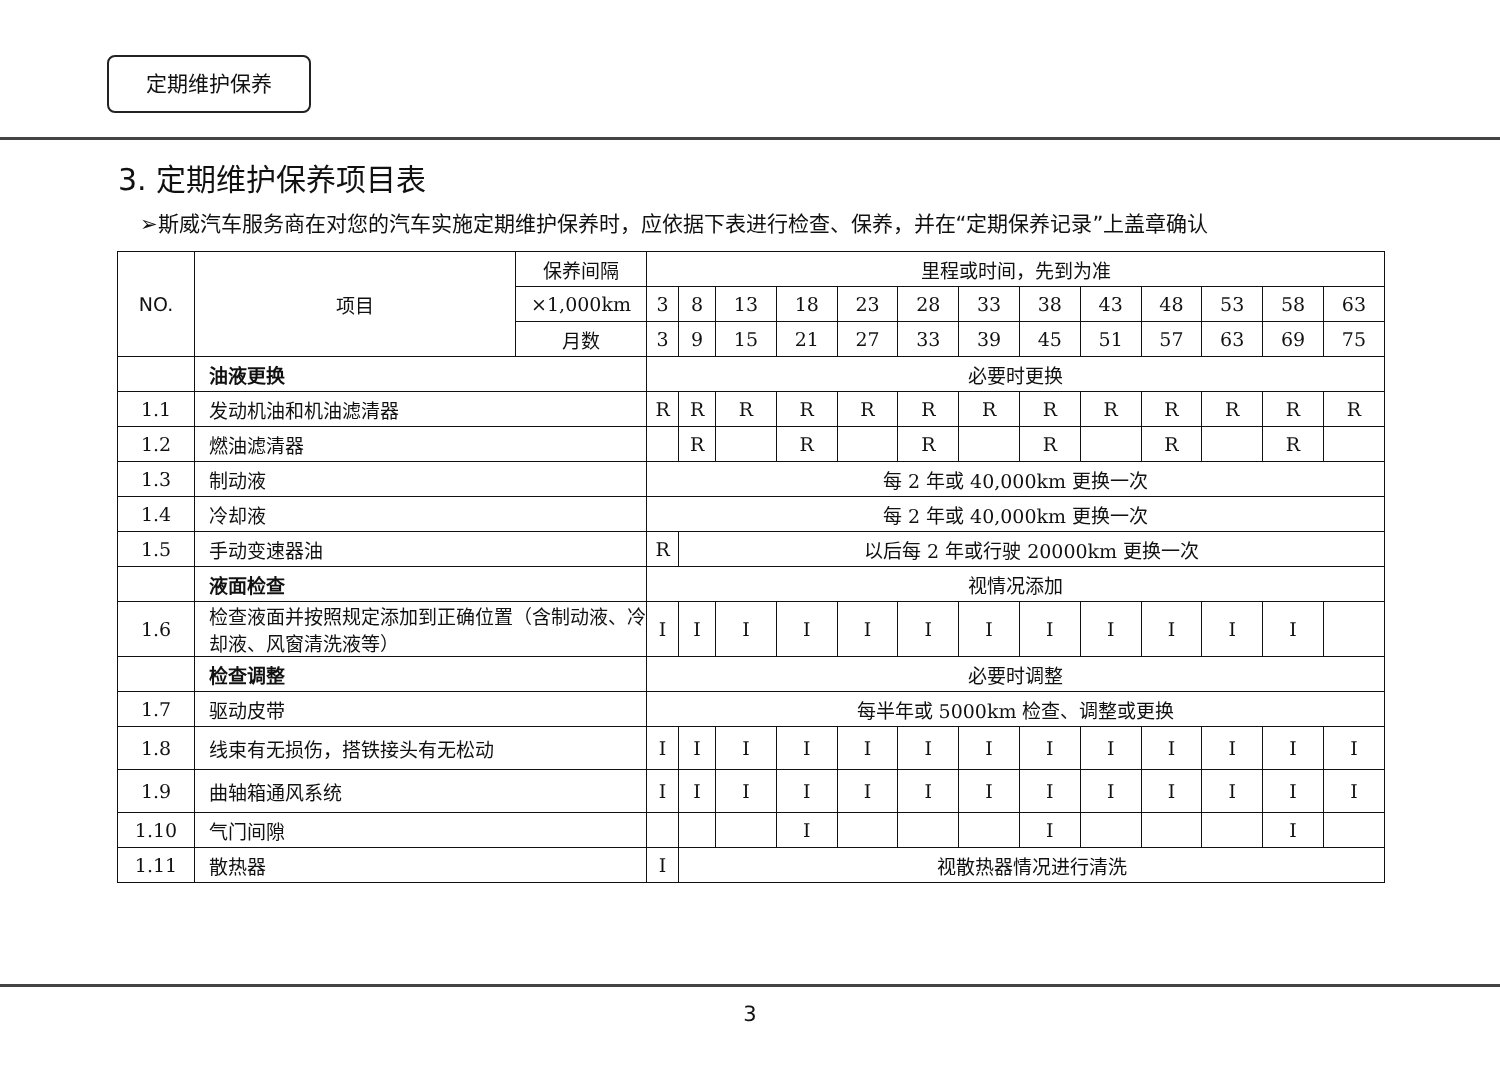定期维护保养
3. 定期维护保养项目表
➢斯威汽车服务商在对您的汽车实施定期维护保养时，应依据下表进行检查、保养，并在“定期保养记录”上盖章确认
| NO. | 项目 | 保养间隔 | 里程或时间，先到为准 | | | | | | | | | | | | |
| --- | --- | --- | --- | --- | --- | --- | --- | --- | --- | --- | --- | --- | --- | --- | --- |
| | | ×1,000km | 3 | 8 | 13 | 18 | 23 | 28 | 33 | 38 | 43 | 48 | 53 | 58 | 63 |
| | | 月数 | 3 | 9 | 15 | 21 | 27 | 33 | 39 | 45 | 51 | 57 | 63 | 69 | 75 |
| | 油液更换 | | 必要时更换 | | | | | | | | | | | | |
| 1.1 | 发动机油和机油滤清器 | | R | R | R | R | R | R | R | R | R | R | R | R | R |
| 1.2 | 燃油滤清器 | | | R | | R | | R | | R | | R | | R | |
| 1.3 | 制动液 | | 每 2 年或 40,000km 更换一次 | | | | | | | | | | | | |
| 1.4 | 冷却液 | | 每 2 年或 40,000km 更换一次 | | | | | | | | | | | | |
| 1.5 | 手动变速器油 | | R | 以后每 2 年或行驶 20000km 更换一次 | | | | | | | | | | | |
| | 液面检查 | | 视情况添加 | | | | | | | | | | | | |
| 1.6 | 检查液面并按照规定添加到正确位置（含制动液、冷却液、风窗清洗液等） | | I | I | I | I | I | I | I | I | I | I | I | I | |
| | 检查调整 | | 必要时调整 | | | | | | | | | | | | |
| 1.7 | 驱动皮带 | | 每半年或 5000km 检查、调整或更换 | | | | | | | | | | | | |
| 1.8 | 线束有无损伤，搭铁接头有无松动 | | I | I | I | I | I | I | I | I | I | I | I | I | I |
| 1.9 | 曲轴箱通风系统 | | I | I | I | I | I | I | I | I | I | I | I | I | I |
| 1.10 | 气门间隙 | | | | | I | | | | I | | | | I | |
| 1.11 | 散热器 | | I | 视散热器情况进行清洗 | | | | | | | | | | | |
3